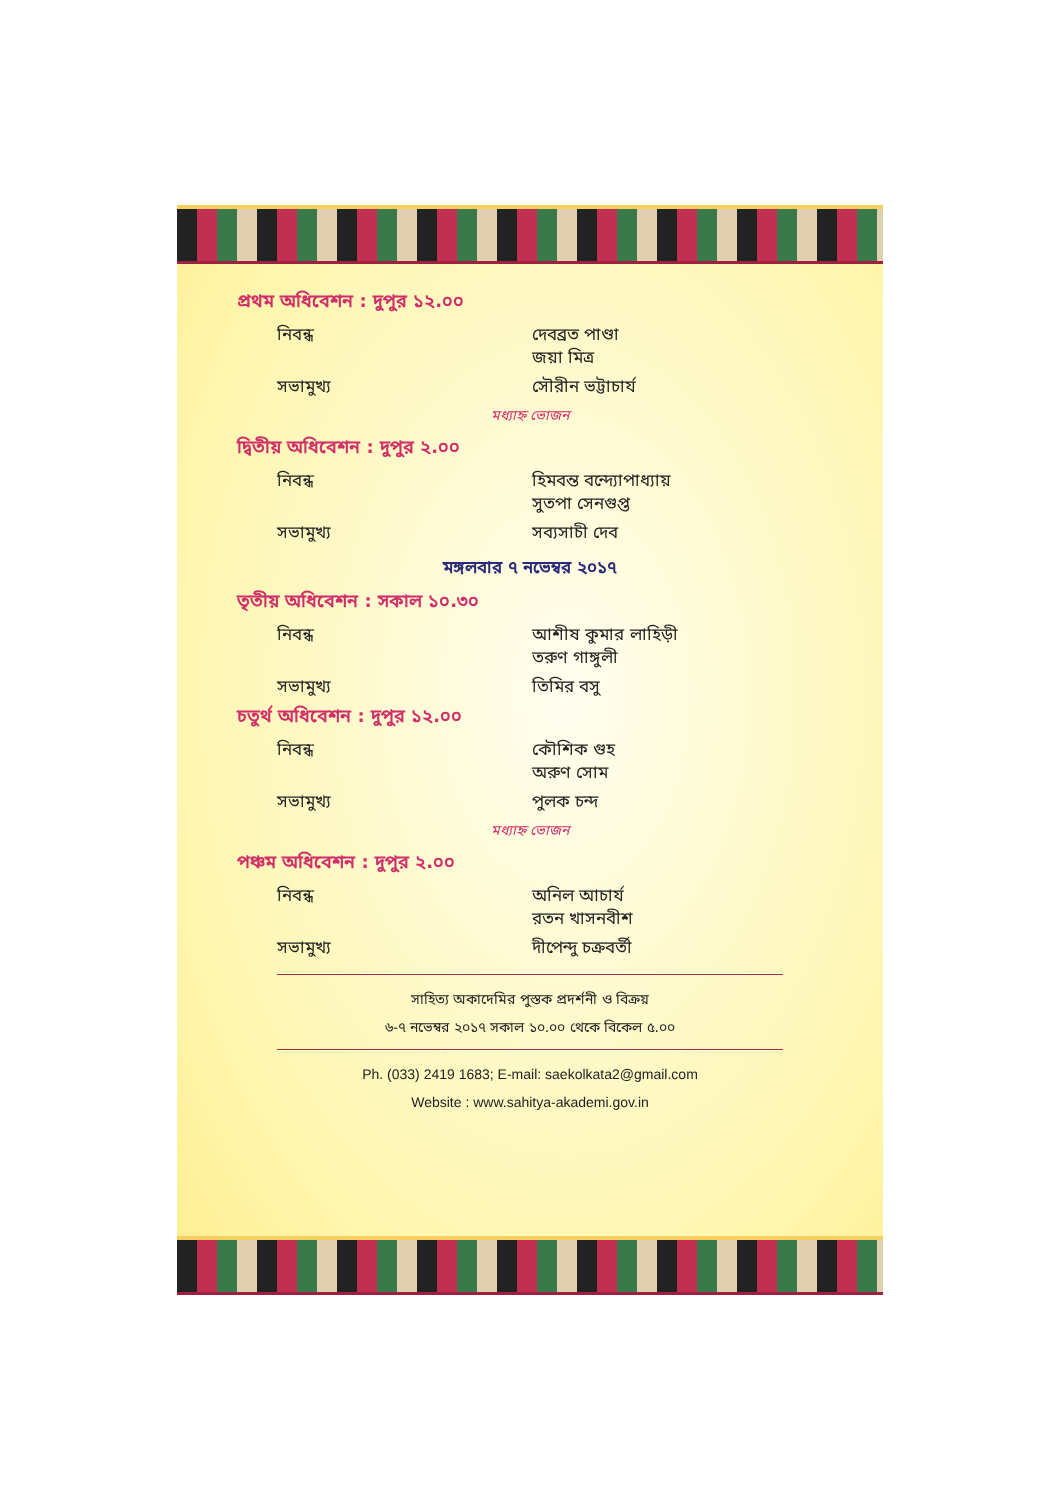প্রথম অধিবেশন : দুপুর ১২.০০
নিবন্ধ দেবব্রত পাণ্ডা
জয়া মিত্র
সভামুখ্য সৌরীন ভট্টাচার্য
মধ্যাহ্ন ভোজন
দ্বিতীয় অধিবেশন : দুপুর ২.০০
নিবন্ধ হিমবন্ত বন্দ্যোপাধ্যায়
সুতপা সেনগুপ্ত
সভামুখ্য সব্যসাচী দেব
মঙ্গলবার ৭ নভেম্বর ২০১৭
তৃতীয় অধিবেশন : সকাল ১০.৩০
নিবন্ধ আশীষ কুমার লাহিড়ী
তরুণ গাঙ্গুলী
সভামুখ্য তিমির বসু
চতুর্থ অধিবেশন : দুপুর ১২.০০
নিবন্ধ কৌশিক গুহ
অরুণ সোম
সভামুখ্য পুলক চন্দ
মধ্যাহ্ন ভোজন
পঞ্চম অধিবেশন : দুপুর ২.০০
নিবন্ধ অনিল আচার্য
রতন খাসনবীশ
সভামুখ্য দীপেন্দু চক্রবর্তী
সাহিত্য অকাদেমির পুস্তক প্রদর্শনী ও বিক্রয়
৬-৭ নভেম্বর ২০১৭ সকাল ১০.০০ থেকে বিকেল ৫.০০
Ph. (033) 2419 1683; E-mail: saekolkata2@gmail.com
Website : www.sahitya-akademi.gov.in